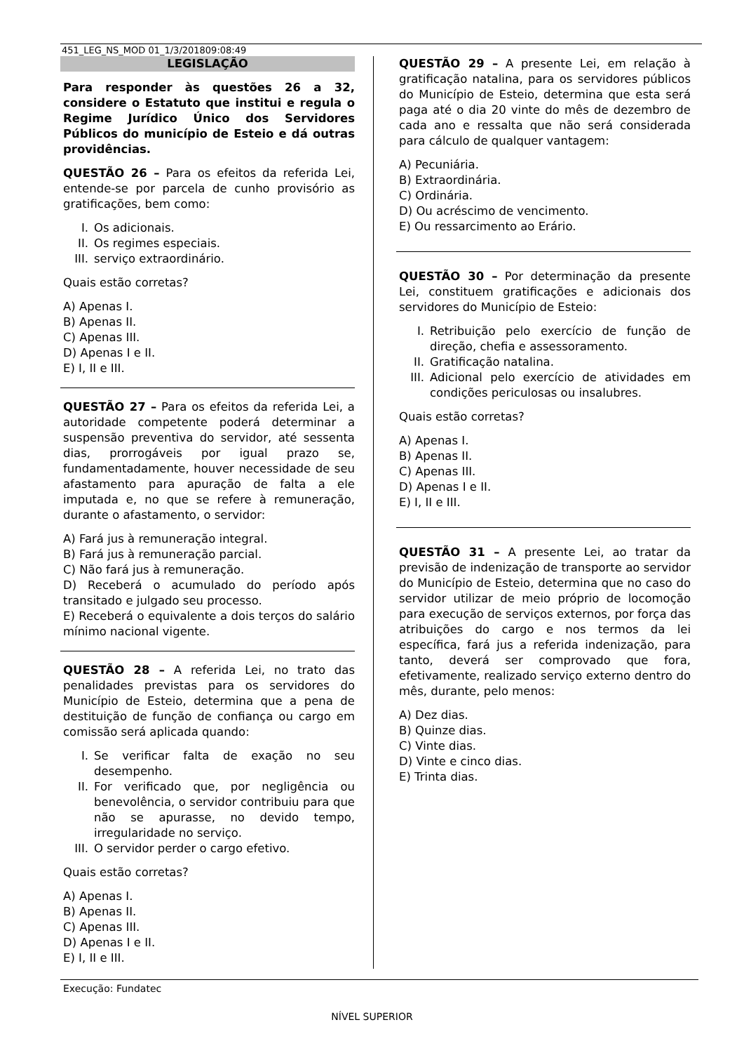451_LEG_NS_MOD 01_1/3/201809:08:49
LEGISLAÇÃO
Para responder às questões 26 a 32, considere o Estatuto que institui e regula o Regime Jurídico Único dos Servidores Públicos do município de Esteio e dá outras providências.
QUESTÃO 26 – Para os efeitos da referida Lei, entende-se por parcela de cunho provisório as gratificações, bem como:
I. Os adicionais.
II. Os regimes especiais.
III. serviço extraordinário.
Quais estão corretas?
A) Apenas I.
B) Apenas II.
C) Apenas III.
D) Apenas I e II.
E) I, II e III.
QUESTÃO 27 – Para os efeitos da referida Lei, a autoridade competente poderá determinar a suspensão preventiva do servidor, até sessenta dias, prorrogáveis por igual prazo se, fundamentadamente, houver necessidade de seu afastamento para apuração de falta a ele imputada e, no que se refere à remuneração, durante o afastamento, o servidor:
A) Fará jus à remuneração integral.
B) Fará jus à remuneração parcial.
C) Não fará jus à remuneração.
D) Receberá o acumulado do período após transitado e julgado seu processo.
E) Receberá o equivalente a dois terços do salário mínimo nacional vigente.
QUESTÃO 28 – A referida Lei, no trato das penalidades previstas para os servidores do Município de Esteio, determina que a pena de destituição de função de confiança ou cargo em comissão será aplicada quando:
I. Se verificar falta de exação no seu desempenho.
II. For verificado que, por negligência ou benevolência, o servidor contribuiu para que não se apurasse, no devido tempo, irregularidade no serviço.
III. O servidor perder o cargo efetivo.
Quais estão corretas?
A) Apenas I.
B) Apenas II.
C) Apenas III.
D) Apenas I e II.
E) I, II e III.
QUESTÃO 29 – A presente Lei, em relação à gratificação natalina, para os servidores públicos do Município de Esteio, determina que esta será paga até o dia 20 vinte do mês de dezembro de cada ano e ressalta que não será considerada para cálculo de qualquer vantagem:
A) Pecuniária.
B) Extraordinária.
C) Ordinária.
D) Ou acréscimo de vencimento.
E) Ou ressarcimento ao Erário.
QUESTÃO 30 – Por determinação da presente Lei, constituem gratificações e adicionais dos servidores do Município de Esteio:
I. Retribuição pelo exercício de função de direção, chefia e assessoramento.
II. Gratificação natalina.
III. Adicional pelo exercício de atividades em condições periculosas ou insalubres.
Quais estão corretas?
A) Apenas I.
B) Apenas II.
C) Apenas III.
D) Apenas I e II.
E) I, II e III.
QUESTÃO 31 – A presente Lei, ao tratar da previsão de indenização de transporte ao servidor do Município de Esteio, determina que no caso do servidor utilizar de meio próprio de locomoção para execução de serviços externos, por força das atribuições do cargo e nos termos da lei específica, fará jus a referida indenização, para tanto, deverá ser comprovado que fora, efetivamente, realizado serviço externo dentro do mês, durante, pelo menos:
A) Dez dias.
B) Quinze dias.
C) Vinte dias.
D) Vinte e cinco dias.
E) Trinta dias.
Execução: Fundatec
NÍVEL SUPERIOR